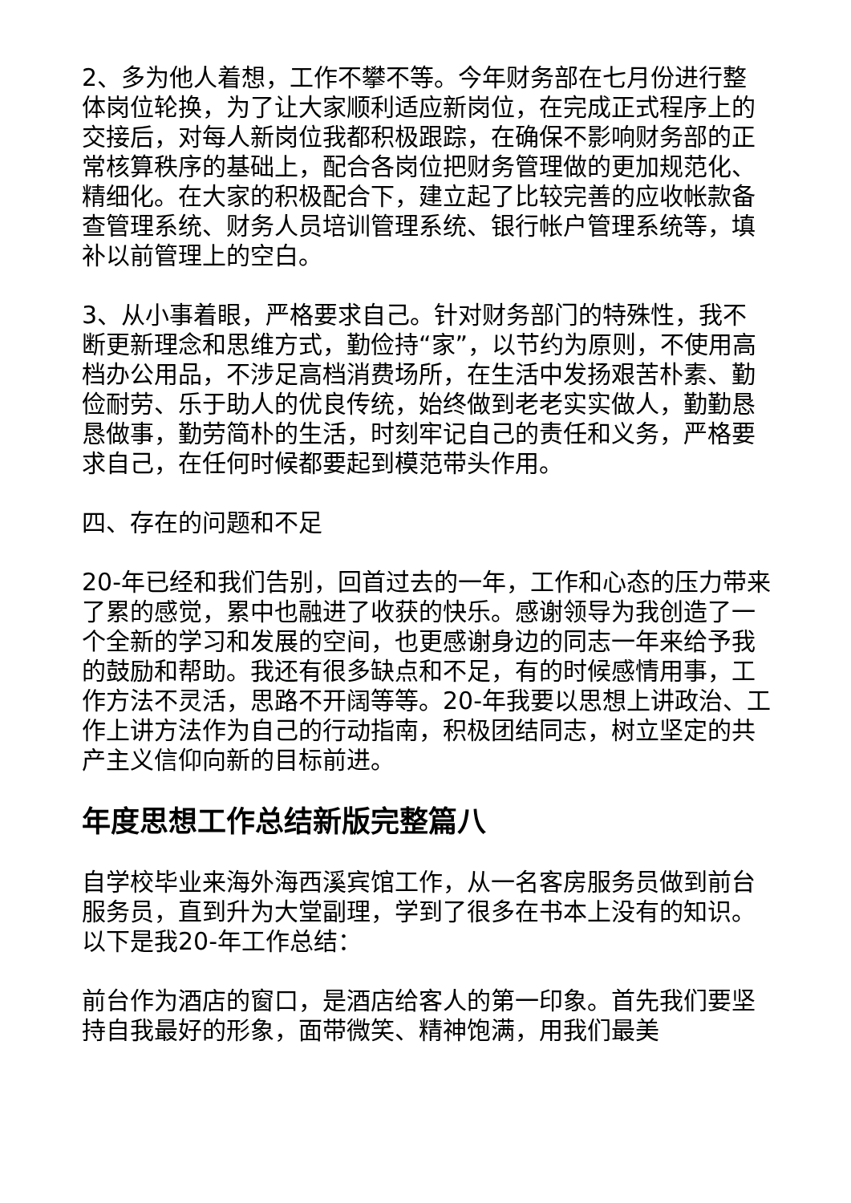2、多为他人着想，工作不攀不等。今年财务部在七月份进行整体岗位轮换，为了让大家顺利适应新岗位，在完成正式程序上的交接后，对每人新岗位我都积极跟踪，在确保不影响财务部的正常核算秩序的基础上，配合各岗位把财务管理做的更加规范化、精细化。在大家的积极配合下，建立起了比较完善的应收帐款备查管理系统、财务人员培训管理系统、银行帐户管理系统等，填补以前管理上的空白。
3、从小事着眼，严格要求自己。针对财务部门的特殊性，我不断更新理念和思维方式，勤俭持“家”，以节约为原则，不使用高档办公用品，不涉足高档消费场所，在生活中发扬艰苦朴素、勤俭耐劳、乐于助人的优良传统，始终做到老老实实做人，勤勤恳恳做事，勤劳简朴的生活，时刻牢记自己的责任和义务，严格要求自己，在任何时候都要起到模范带头作用。
四、存在的问题和不足
20-年已经和我们告别，回首过去的一年，工作和心态的压力带来了累的感觉，累中也融进了收获的快乐。感谢领导为我创造了一个全新的学习和发展的空间，也更感谢身边的同志一年来给予我的鼓励和帮助。我还有很多缺点和不足，有的时候感情用事，工作方法不灵活，思路不开阔等等。20-年我要以思想上讲政治、工作上讲方法作为自己的行动指南，积极团结同志，树立坚定的共产主义信仰向新的目标前进。
年度思想工作总结新版完整篇八
自学校毕业来海外海西溪宾馆工作，从一名客房服务员做到前台服务员，直到升为大堂副理，学到了很多在书本上没有的知识。以下是我20-年工作总结：
前台作为酒店的窗口，是酒店给客人的第一印象。首先我们要坚持自我最好的形象，面带微笑、精神饱满，用我们最美